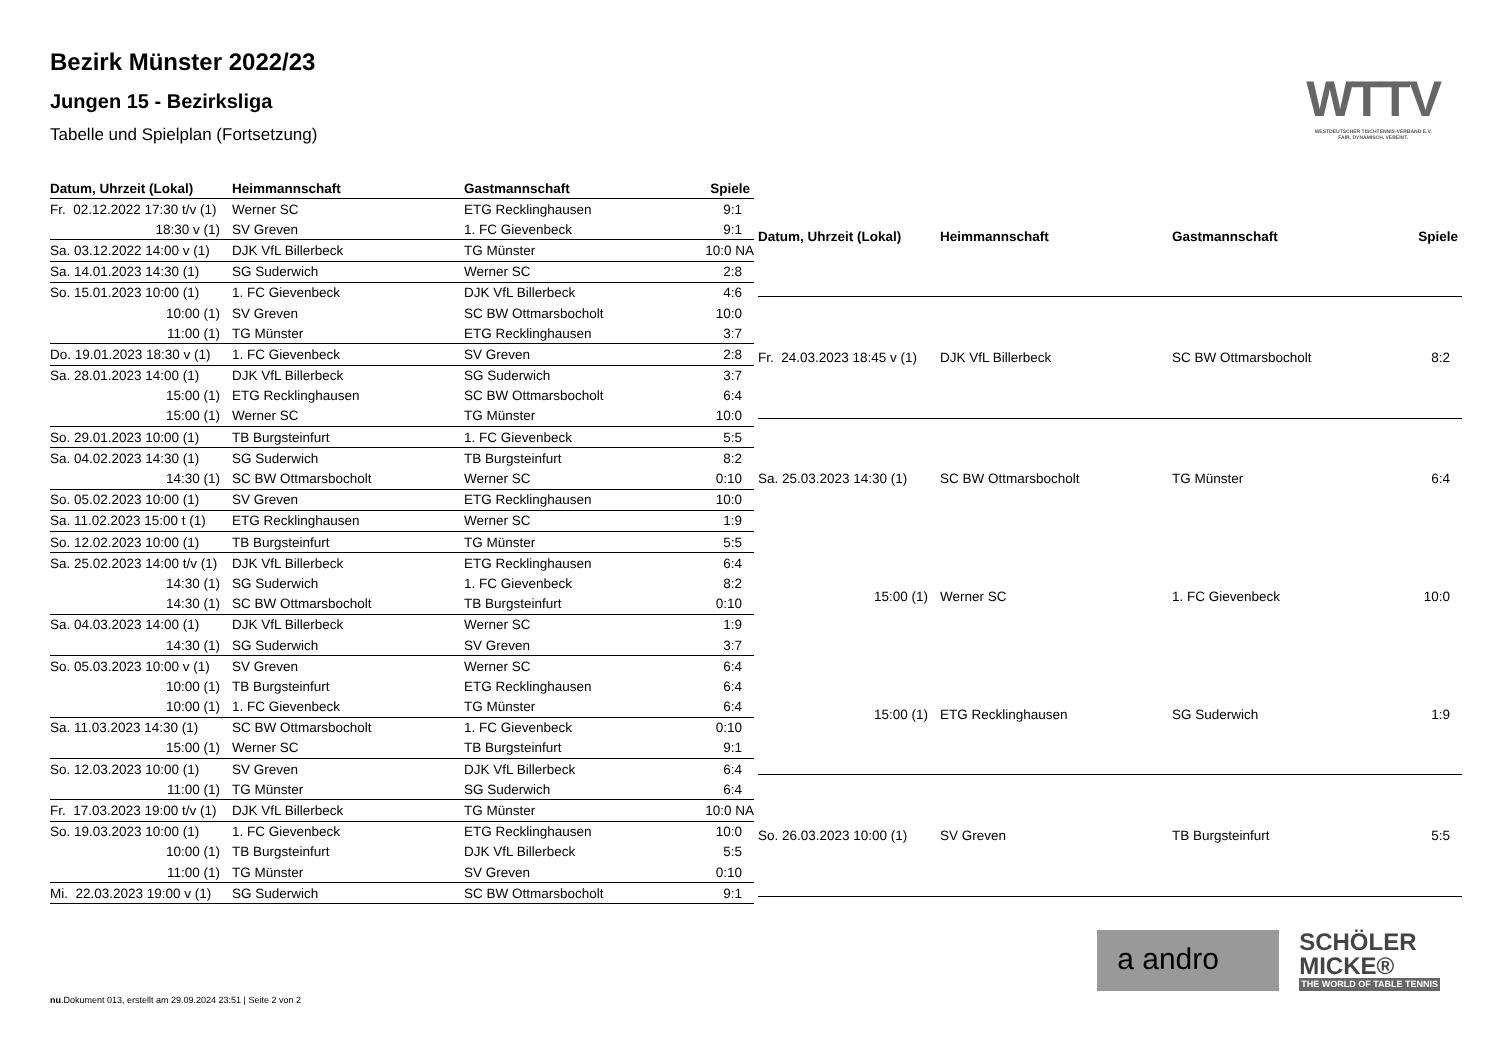Bezirk Münster 2022/23
Jungen 15 - Bezirksliga
Tabelle und Spielplan (Fortsetzung)
WTTV
WESTDEUTSCHER TISCHTENNIS-VERBAND E.V.
FAIR. DYNAMISCH. VEREINT.
| Datum, Uhrzeit (Lokal) | Heimmannschaft | Gastmannschaft | Spiele |
| --- | --- | --- | --- |
| Fr. 02.12.2022 17:30 t/v (1) | Werner SC | ETG Recklinghausen | 9:1 |
| 18:30 v (1) | SV Greven | 1. FC Gievenbeck | 9:1 |
| Sa. 03.12.2022 14:00 v (1) | DJK VfL Billerbeck | TG Münster | 10:0 NA |
| Sa. 14.01.2023 14:30 (1) | SG Suderwich | Werner SC | 2:8 |
| So. 15.01.2023 10:00 (1) | 1. FC Gievenbeck | DJK VfL Billerbeck | 4:6 |
| 10:00 (1) | SV Greven | SC BW Ottmarsbocholt | 10:0 |
| 11:00 (1) | TG Münster | ETG Recklinghausen | 3:7 |
| Do. 19.01.2023 18:30 v (1) | 1. FC Gievenbeck | SV Greven | 2:8 |
| Sa. 28.01.2023 14:00 (1) | DJK VfL Billerbeck | SG Suderwich | 3:7 |
| 15:00 (1) | ETG Recklinghausen | SC BW Ottmarsbocholt | 6:4 |
| 15:00 (1) | Werner SC | TG Münster | 10:0 |
| So. 29.01.2023 10:00 (1) | TB Burgsteinfurt | 1. FC Gievenbeck | 5:5 |
| Sa. 04.02.2023 14:30 (1) | SG Suderwich | TB Burgsteinfurt | 8:2 |
| 14:30 (1) | SC BW Ottmarsbocholt | Werner SC | 0:10 |
| So. 05.02.2023 10:00 (1) | SV Greven | ETG Recklinghausen | 10:0 |
| Sa. 11.02.2023 15:00 t (1) | ETG Recklinghausen | Werner SC | 1:9 |
| So. 12.02.2023 10:00 (1) | TB Burgsteinfurt | TG Münster | 5:5 |
| Sa. 25.02.2023 14:00 t/v (1) | DJK VfL Billerbeck | ETG Recklinghausen | 6:4 |
| 14:30 (1) | SG Suderwich | 1. FC Gievenbeck | 8:2 |
| 14:30 (1) | SC BW Ottmarsbocholt | TB Burgsteinfurt | 0:10 |
| Sa. 04.03.2023 14:00 (1) | DJK VfL Billerbeck | Werner SC | 1:9 |
| 14:30 (1) | SG Suderwich | SV Greven | 3:7 |
| So. 05.03.2023 10:00 v (1) | SV Greven | Werner SC | 6:4 |
| 10:00 (1) | TB Burgsteinfurt | ETG Recklinghausen | 6:4 |
| 10:00 (1) | 1. FC Gievenbeck | TG Münster | 6:4 |
| Sa. 11.03.2023 14:30 (1) | SC BW Ottmarsbocholt | 1. FC Gievenbeck | 0:10 |
| 15:00 (1) | Werner SC | TB Burgsteinfurt | 9:1 |
| So. 12.03.2023 10:00 (1) | SV Greven | DJK VfL Billerbeck | 6:4 |
| 11:00 (1) | TG Münster | SG Suderwich | 6:4 |
| Fr. 17.03.2023 19:00 t/v (1) | DJK VfL Billerbeck | TG Münster | 10:0 NA |
| So. 19.03.2023 10:00 (1) | 1. FC Gievenbeck | ETG Recklinghausen | 10:0 |
| 10:00 (1) | TB Burgsteinfurt | DJK VfL Billerbeck | 5:5 |
| 11:00 (1) | TG Münster | SV Greven | 0:10 |
| Mi. 22.03.2023 19:00 v (1) | SG Suderwich | SC BW Ottmarsbocholt | 9:1 |
| Datum, Uhrzeit (Lokal) | Heimmannschaft | Gastmannschaft | Spiele |
| --- | --- | --- | --- |
| Fr. 24.03.2023 18:45 v (1) | DJK VfL Billerbeck | SC BW Ottmarsbocholt | 8:2 |
| Sa. 25.03.2023 14:30 (1) | SC BW Ottmarsbocholt | TG Münster | 6:4 |
| 15:00 (1) | Werner SC | 1. FC Gievenbeck | 10:0 |
| 15:00 (1) | ETG Recklinghausen | SG Suderwich | 1:9 |
| So. 26.03.2023 10:00 (1) | SV Greven | TB Burgsteinfurt | 5:5 |
a andro
SCHÖLER
MICKE®
THE WORLD OF TABLE TENNIS
nu.Dokument 013, erstellt am 29.09.2024 23:51 | Seite 2 von 2